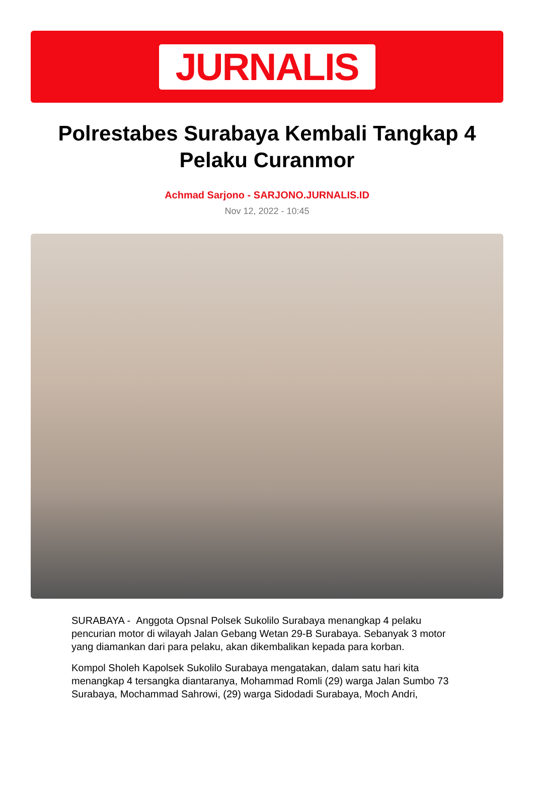JURNALIS
Polrestabes Surabaya Kembali Tangkap 4 Pelaku Curanmor
Achmad Sarjono - SARJONO.JURNALIS.ID
Nov 12, 2022 - 10:45
SURABAYA - Anggota Opsnal Polsek Sukolilo Surabaya menangkap 4 pelaku pencurian motor di wilayah Jalan Gebang Wetan 29-B Surabaya. Sebanyak 3 motor yang diamankan dari para pelaku, akan dikembalikan kepada para korban.
Kompol Sholeh Kapolsek Sukolilo Surabaya mengatakan, dalam satu hari kita menangkap 4 tersangka diantaranya, Mohammad Romli (29) warga Jalan Sumbo 73 Surabaya, Mochammad Sahrowi, (29) warga Sidodadi Surabaya, Moch Andri,